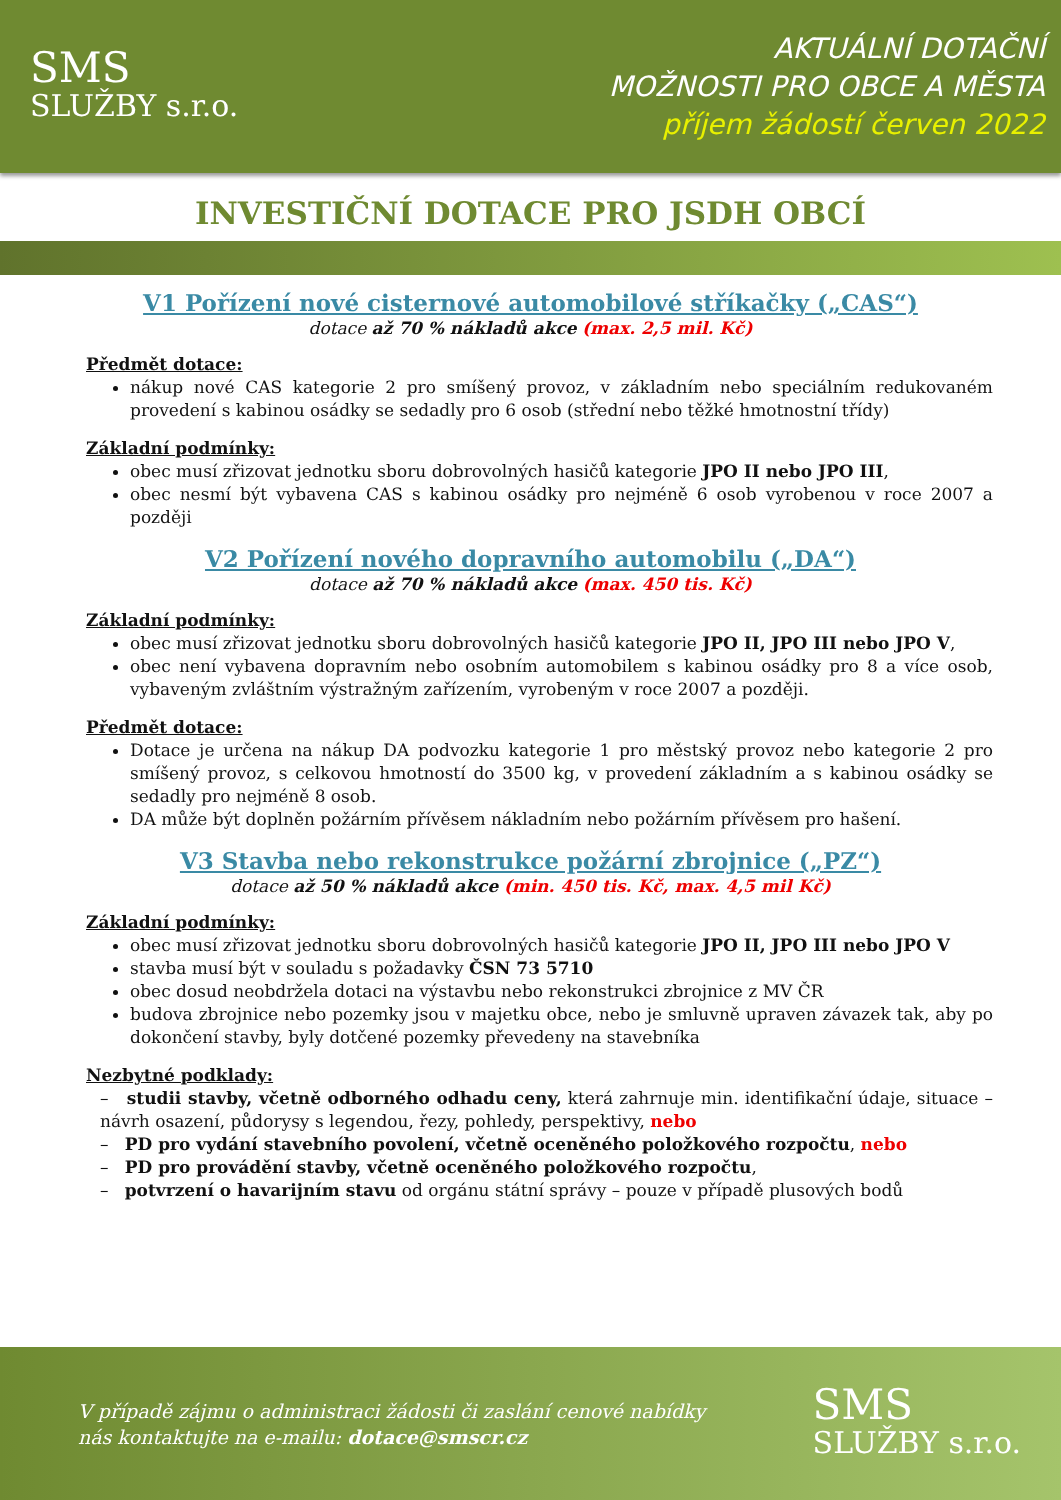SMS
SLUŽBY s.r.o.
AKTUÁLNÍ DOTAČNÍ
MOŽNOSTI PRO OBCE A MĚSTA
příjem žádostí červen 2022
INVESTIČNÍ DOTACE PRO JSDH OBCÍ
V1 Pořízení nové cisternové automobilové stříkačky („CAS“)
dotace až 70 % nákladů akce (max. 2,5 mil. Kč)
Předmět dotace:
nákup nové CAS kategorie 2 pro smíšený provoz, v základním nebo speciálním redukovaném provedení s kabinou osádky se sedadly pro 6 osob (střední nebo těžké hmotnostní třídy)
Základní podmínky:
obec musí zřizovat jednotku sboru dobrovolných hasičů kategorie JPO II nebo JPO III,
obec nesmí být vybavena CAS s kabinou osádky pro nejméně 6 osob vyrobenou v roce 2007 a později
V2 Pořízení nového dopravního automobilu („DA“)
dotace až 70 % nákladů akce (max. 450 tis. Kč)
Základní podmínky:
obec musí zřizovat jednotku sboru dobrovolných hasičů kategorie JPO II, JPO III nebo JPO V,
obec není vybavena dopravním nebo osobním automobilem s kabinou osádky pro 8 a více osob, vybaveným zvláštním výstražným zařízením, vyrobeným v roce 2007 a později.
Předmět dotace:
Dotace je určena na nákup DA podvozku kategorie 1 pro městský provoz nebo kategorie 2 pro smíšený provoz, s celkovou hmotností do 3500 kg, v provedení základním a s kabinou osádky se sedadly pro nejméně 8 osob.
DA může být doplněn požárním přívěsem nákladním nebo požárním přívěsem pro hašení.
V3 Stavba nebo rekonstrukce požární zbrojnice („PZ“)
dotace až 50 % nákladů akce (min. 450 tis. Kč, max. 4,5 mil Kč)
Základní podmínky:
obec musí zřizovat jednotku sboru dobrovolných hasičů kategorie JPO II, JPO III nebo JPO V
stavba musí být v souladu s požadavky ČSN 73 5710
obec dosud neobdržela dotaci na výstavbu nebo rekonstrukci zbrojnice z MV ČR
budova zbrojnice nebo pozemky jsou v majetku obce, nebo je smluvně upraven závazek tak, aby po dokončení stavby, byly dotčené pozemky převedeny na stavebníka
Nezbytné podklady:
– studii stavby, včetně odborného odhadu ceny, která zahrnuje min. identifikační údaje, situace – návrh osazení, půdorysy s legendou, řezy, pohledy, perspektivy, nebo
– PD pro vydání stavebního povolení, včetně oceněného položkového rozpočtu, nebo
– PD pro provádění stavby, včetně oceněného položkového rozpočtu,
– potvrzení o havarijním stavu od orgánu státní správy – pouze v případě plusových bodů
V případě zájmu o administraci žádosti či zaslání cenové nabídky
nás kontaktujte na e-mailu: dotace@smscr.cz
SMS
SLUŽBY s.r.o.